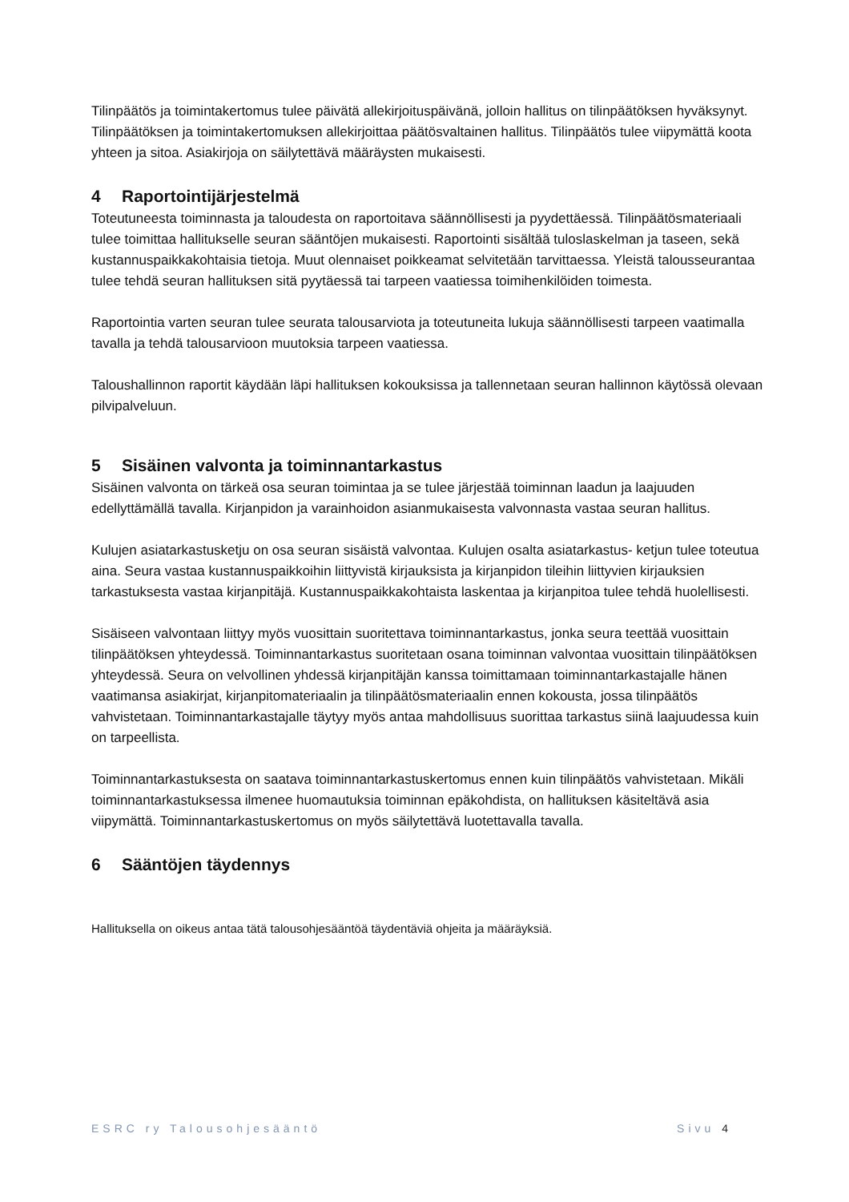Tilinpäätös ja toimintakertomus tulee päivätä allekirjoituspäivänä, jolloin hallitus on tilinpäätöksen hyväksynyt. Tilinpäätöksen ja toimintakertomuksen allekirjoittaa päätösvaltainen hallitus. Tilinpäätös tulee viipymättä koota yhteen ja sitoa. Asiakirjoja on säilytettävä määräysten mukaisesti.
4 Raportointijärjestelmä
Toteutuneesta toiminnasta ja taloudesta on raportoitava säännöllisesti ja pyydettäessä. Tilinpäätösmateriaali tulee toimittaa hallitukselle seuran sääntöjen mukaisesti. Raportointi sisältää tuloslaskelman ja taseen, sekä kustannuspaikkakohtaisia tietoja. Muut olennaiset poikkeamat selvitetään tarvittaessa. Yleistä talousseurantaa tulee tehdä seuran hallituksen sitä pyytäessä tai tarpeen vaatiessa toimihenkilöiden toimesta.
Raportointia varten seuran tulee seurata talousarviota ja toteutuneita lukuja säännöllisesti tarpeen vaatimalla tavalla ja tehdä talousarvioon muutoksia tarpeen vaatiessa.
Taloushallinnon raportit käydään läpi hallituksen kokouksissa ja tallennetaan seuran hallinnon käytössä olevaan pilvipalveluun.
5 Sisäinen valvonta ja toiminnantarkastus
Sisäinen valvonta on tärkeä osa seuran toimintaa ja se tulee järjestää toiminnan laadun ja laajuuden edellyttämällä tavalla. Kirjanpidon ja varainhoidon asianmukaisesta valvonnasta vastaa seuran hallitus.
Kulujen asiatarkastusketju on osa seuran sisäistä valvontaa. Kulujen osalta asiatarkastus- ketjun tulee toteutua aina. Seura vastaa kustannuspaikkoihin liittyvistä kirjauksista ja kirjanpidon tileihin liittyvien kirjauksien tarkastuksesta vastaa kirjanpitäjä. Kustannuspaikkakohtaista laskentaa ja kirjanpitoa tulee tehdä huolellisesti.
Sisäiseen valvontaan liittyy myös vuosittain suoritettava toiminnantarkastus, jonka seura teettää vuosittain tilinpäätöksen yhteydessä. Toiminnantarkastus suoritetaan osana toiminnan valvontaa vuosittain tilinpäätöksen yhteydessä. Seura on velvollinen yhdessä kirjanpitäjän kanssa toimittamaan toiminnantarkastajalle hänen vaatimansa asiakirjat, kirjanpitomateriaalin ja tilinpäätösmateriaalin ennen kokousta, jossa tilinpäätös vahvistetaan. Toiminnantarkastajalle täytyy myös antaa mahdollisuus suorittaa tarkastus siinä laajuudessa kuin on tarpeellista.
Toiminnantarkastuksesta on saatava toiminnantarkastuskertomus ennen kuin tilinpäätös vahvistetaan. Mikäli toiminnantarkastuksessa ilmenee huomautuksia toiminnan epäkohdista, on hallituksen käsiteltävä asia viipymättä. Toiminnantarkastuskertomus on myös säilytettävä luotettavalla tavalla.
6 Sääntöjen täydennys
Hallituksella on oikeus antaa tätä talousohjesääntöä täydentäviä ohjeita ja määräyksiä.
ESRC ry Talousohjesääntö Sivu 4